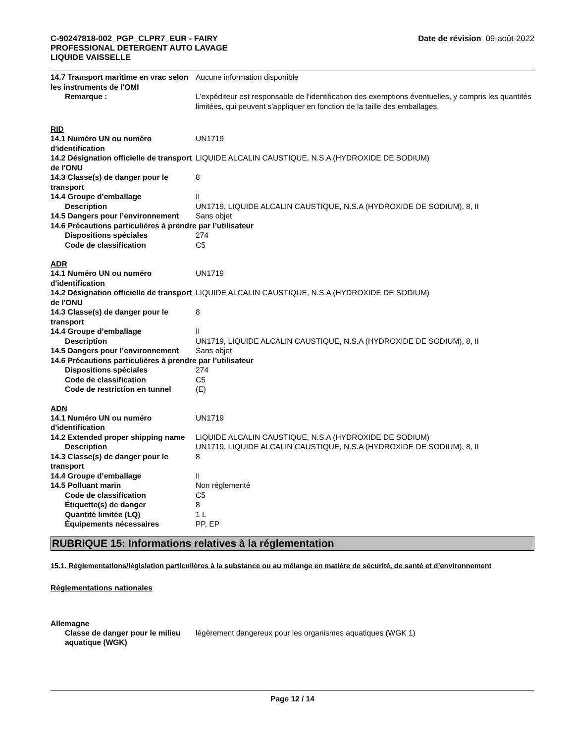C-90247818-002_PGP_CLPR7_EUR - FAIRY
PROFESSIONAL DETERGENT AUTO LAVAGE
LIQUIDE VAISSELLE
Date de révision 09-août-2022
14.7 Transport maritime en vrac selon les instruments de l'OMI
Aucune information disponible
Remarque : L'expéditeur est responsable de l'identification des exemptions éventuelles, y compris les quantités limitées, qui peuvent s'appliquer en fonction de la taille des emballages.
RID
14.1 Numéro UN ou numéro d'identification
UN1719
14.2 Désignation officielle de transport de l'ONU
LIQUIDE ALCALIN CAUSTIQUE, N.S.A (HYDROXIDE DE SODIUM)
14.3 Classe(s) de danger pour le transport
8
14.4 Groupe d’emballage II
Description UN1719, LIQUIDE ALCALIN CAUSTIQUE, N.S.A (HYDROXIDE DE SODIUM), 8, II
14.5 Dangers pour l’environnement
Sans objet
14.6 Précautions particulières à prendre par l’utilisateur
Dispositions spéciales 274
Code de classification C5
ADR
14.1 Numéro UN ou numéro d'identification
UN1719
14.2 Désignation officielle de transport de l'ONU
LIQUIDE ALCALIN CAUSTIQUE, N.S.A (HYDROXIDE DE SODIUM)
14.3 Classe(s) de danger pour le transport
8
14.4 Groupe d’emballage II
Description UN1719, LIQUIDE ALCALIN CAUSTIQUE, N.S.A (HYDROXIDE DE SODIUM), 8, II
14.5 Dangers pour l’environnement
Sans objet
14.6 Précautions particulières à prendre par l’utilisateur
Dispositions spéciales 274
Code de classification C5
Code de restriction en tunnel
(E)
ADN
14.1 Numéro UN ou numéro d'identification
UN1719
14.2 Extended proper shipping name
LIQUIDE ALCALIN CAUSTIQUE, N.S.A (HYDROXIDE DE SODIUM)
Description UN1719, LIQUIDE ALCALIN CAUSTIQUE, N.S.A (HYDROXIDE DE SODIUM), 8, II
14.3 Classe(s) de danger pour le transport
8
14.4 Groupe d’emballage II
14.5 Polluant marin Non réglementé
Code de classification C5
Étiquette(s) de danger 8
Quantité limitée (LQ) 1 L
Équipements nécessaires PP, EP
RUBRIQUE 15: Informations relatives à la réglementation
15.1. Réglementations/législation particulières à la substance ou au mélange en matière de sécurité, de santé et d’environnement
Réglementations nationales
Allemagne
Classe de danger pour le milieu aquatique (WGK)
légèrement dangereux pour les organismes aquatiques (WGK 1)
Page 12 / 14